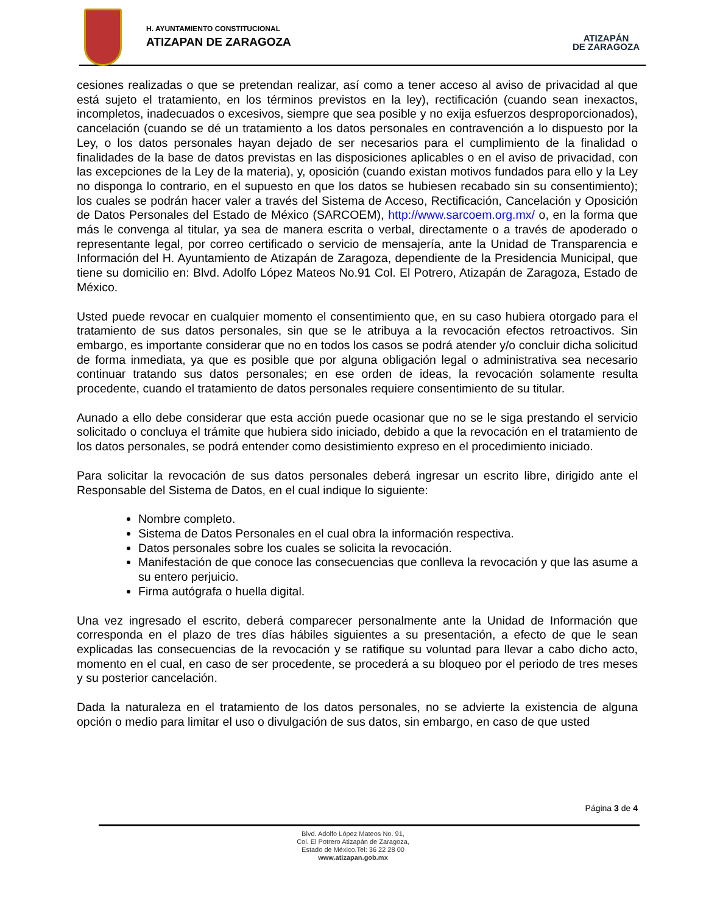H. AYUNTAMIENTO CONSTITUCIONAL
ATIZAPAN DE ZARAGOZA
ATIZAPÁN
DE ZARAGOZA
cesiones realizadas o que se pretendan realizar, así como a tener acceso al aviso de privacidad al que está sujeto el tratamiento, en los términos previstos en la ley), rectificación (cuando sean inexactos, incompletos, inadecuados o excesivos, siempre que sea posible y no exija esfuerzos desproporcionados), cancelación (cuando se dé un tratamiento a los datos personales en contravención a lo dispuesto por la Ley, o los datos personales hayan dejado de ser necesarios para el cumplimiento de la finalidad o finalidades de la base de datos previstas en las disposiciones aplicables o en el aviso de privacidad, con las excepciones de la Ley de la materia), y, oposición (cuando existan motivos fundados para ello y la Ley no disponga lo contrario, en el supuesto en que los datos se hubiesen recabado sin su consentimiento); los cuales se podrán hacer valer a través del Sistema de Acceso, Rectificación, Cancelación y Oposición de Datos Personales del Estado de México (SARCOEM), http://www.sarcoem.org.mx/ o, en la forma que más le convenga al titular, ya sea de manera escrita o verbal, directamente o a través de apoderado o representante legal, por correo certificado o servicio de mensajería, ante la Unidad de Transparencia e Información del H. Ayuntamiento de Atizapán de Zaragoza, dependiente de la Presidencia Municipal, que tiene su domicilio en: Blvd. Adolfo López Mateos No.91 Col. El Potrero, Atizapán de Zaragoza, Estado de México.
Usted puede revocar en cualquier momento el consentimiento que, en su caso hubiera otorgado para el tratamiento de sus datos personales, sin que se le atribuya a la revocación efectos retroactivos. Sin embargo, es importante considerar que no en todos los casos se podrá atender y/o concluir dicha solicitud de forma inmediata, ya que es posible que por alguna obligación legal o administrativa sea necesario continuar tratando sus datos personales; en ese orden de ideas, la revocación solamente resulta procedente, cuando el tratamiento de datos personales requiere consentimiento de su titular.
Aunado a ello debe considerar que esta acción puede ocasionar que no se le siga prestando el servicio solicitado o concluya el trámite que hubiera sido iniciado, debido a que la revocación en el tratamiento de los datos personales, se podrá entender como desistimiento expreso en el procedimiento iniciado.
Para solicitar la revocación de sus datos personales deberá ingresar un escrito libre, dirigido ante el Responsable del Sistema de Datos, en el cual indique lo siguiente:
Nombre completo.
Sistema de Datos Personales en el cual obra la información respectiva.
Datos personales sobre los cuales se solicita la revocación.
Manifestación de que conoce las consecuencias que conlleva la revocación y que las asume a su entero perjuicio.
Firma autógrafa o huella digital.
Una vez ingresado el escrito, deberá comparecer personalmente ante la Unidad de Información que corresponda en el plazo de tres días hábiles siguientes a su presentación, a efecto de que le sean explicadas las consecuencias de la revocación y se ratifique su voluntad para llevar a cabo dicho acto, momento en el cual, en caso de ser procedente, se procederá a su bloqueo por el periodo de tres meses y su posterior cancelación.
Dada la naturaleza en el tratamiento de los datos personales, no se advierte la existencia de alguna opción o medio para limitar el uso o divulgación de sus datos, sin embargo, en caso de que usted
Página 3 de 4
Blvd. Adolfo López Mateos No. 91,
Col. El Potrero Atizapán de Zaragoza,
Estado de México.Tel: 36 22 28 00
www.atizapan.gob.mx